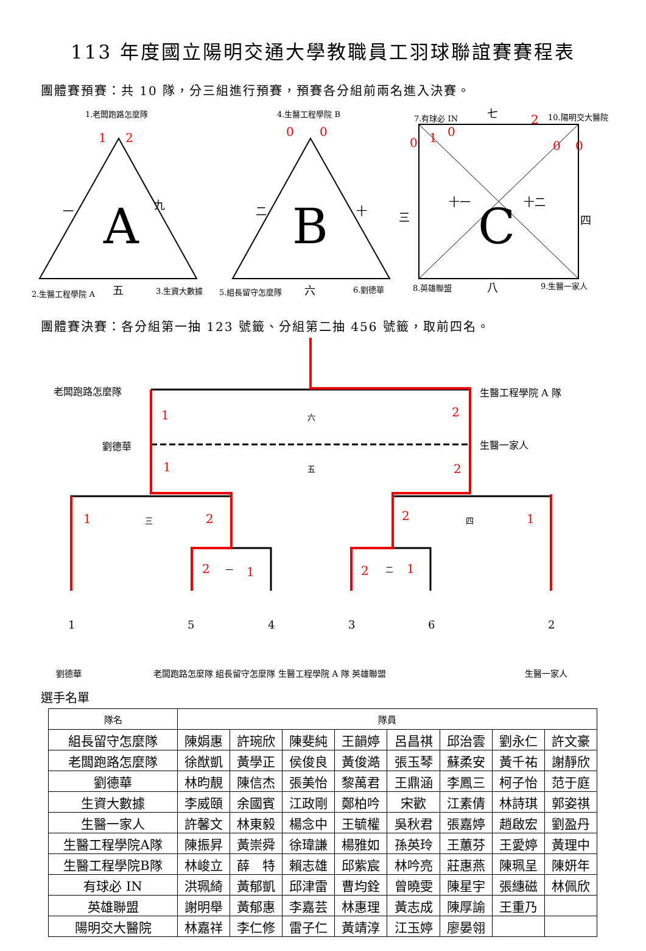113 年度國立陽明交通大學教職員工羽球聯誼賽賽程表
團體賽預賽：共 10 隊，分三組進行預賽，預賽各分組前兩名進入決賽。
A
B
C
1.老闆跑路怎麼隊 4.生醫工程學院 B 7.有球必 IN 七 10.陽明交大醫院
一 九 二 十 三
十一 十二
四
2.生醫工程學院 A 五 3.生資大數據 5.組長留守怎麼隊 六 6.劉德華 8.英雄聯盟 八 9.生醫一家人
1 2 0 0
0 1 0
2
0 0
團體賽決賽：各分組第一抽 123 號籤、分組第二抽 456 號籤，取前四名。
老闆跑路怎麼隊 生醫工程學院 A 隊
六
劉德華 生醫一家人
五
1 2
1 2
1 三 2 2 四 1
2 一 1 2 二 1
1 5 4 3 6 2
劉德華
老闆跑路怎麼隊 組長留守怎麼隊 生醫工程學院 A 隊 英雄聯盟
生醫一家人
選手名單
| 隊名 | 隊員 | | | | | | | |
| --- | --- | --- | --- | --- | --- | --- | --- | --- |
| 組長留守怎麼隊 | 陳娟惠 | 許琬欣 | 陳斐純 | 王韻婷 | 呂昌祺 | 邱治雲 | 劉永仁 | 許文豪 |
| 老闆跑路怎麼隊 | 徐猷凱 | 黃學正 | 侯俊良 | 黃俊澔 | 張玉琴 | 蘇柔安 | 黃千祐 | 謝靜欣 |
| 劉德華 | 林昀靚 | 陳信杰 | 張美怡 | 黎萬君 | 王鼎涵 | 李鳳三 | 柯子怡 | 范于庭 |
| 生資大數據 | 李威頤 | 余國賓 | 江政剛 | 鄭柏吟 | 宋歡 | 江素倩 | 林詩琪 | 郭姿祺 |
| 生醫一家人 | 許馨文 | 林東毅 | 楊念中 | 王毓權 | 吳秋君 | 張嘉婷 | 趙啟宏 | 劉盈丹 |
| 生醫工程學院A隊 | 陳振昇 | 黃崇舜 | 徐瑋謙 | 楊雅如 | 孫英玲 | 王蕙芬 | 王愛婷 | 黃理中 |
| 生醫工程學院B隊 | 林峻立 | 薛 特 | 賴志雄 | 邱紫宸 | 林吟亮 | 莊惠燕 | 陳珮呈 | 陳妍年 |
| 有球必 IN | 洪珮綺 | 黃郁凱 | 邱津雷 | 曹均銓 | 曾曉雯 | 陳星宇 | 張繐磁 | 林佩欣 |
| 英雄聯盟 | 謝明舉 | 黃郁惠 | 李嘉芸 | 林惠理 | 黃志成 | 陳厚諭 | 王重乃 | |
| 陽明交大醫院 | 林嘉祥 | 李仁修 | 雷子仁 | 黃靖淳 | 江玉婷 | 廖晏翎 | | |